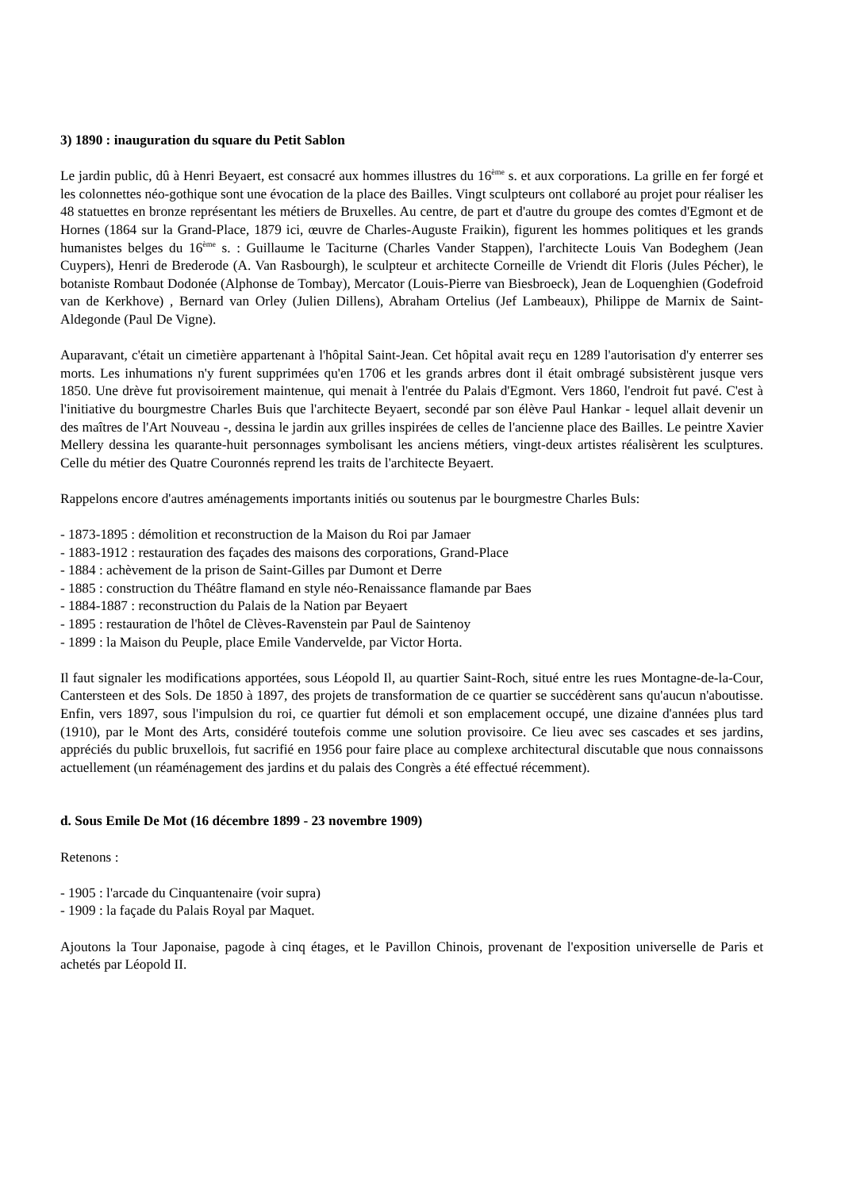3) 1890 : inauguration du square du Petit Sablon
Le jardin public, dû à Henri Beyaert, est consacré aux hommes illustres du 16<sup>ème</sup> s. et aux corporations. La grille en fer forgé et les colonnettes néo-gothique sont une évocation de la place des Bailles. Vingt sculpteurs ont collaboré au projet pour réaliser les 48 statuettes en bronze représentant les métiers de Bruxelles. Au centre, de part et d'autre du groupe des comtes d'Egmont et de Hornes (1864 sur la Grand-Place, 1879 ici, œuvre de Charles-Auguste Fraikin), figurent les hommes politiques et les grands humanistes belges du 16<sup>ème</sup> s. : Guillaume le Taciturne (Charles Vander Stappen), l'architecte Louis Van Bodeghem (Jean Cuypers), Henri de Brederode (A. Van Rasbourgh), le sculpteur et architecte Corneille de Vriendt dit Floris (Jules Pécher), le botaniste Rombaut Dodonée (Alphonse de Tombay), Mercator (Louis-Pierre van Biesbroeck), Jean de Loquenghien (Godefroid van de Kerkhove) , Bernard van Orley (Julien Dillens), Abraham Ortelius (Jef Lambeaux), Philippe de Marnix de Saint-Aldegonde (Paul De Vigne).
Auparavant, c'était un cimetière appartenant à l'hôpital Saint-Jean. Cet hôpital avait reçu en 1289 l'autorisation d'y enterrer ses morts. Les inhumations n'y furent supprimées qu'en 1706 et les grands arbres dont il était ombragé subsistèrent jusque vers 1850. Une drève fut provisoirement maintenue, qui menait à l'entrée du Palais d'Egmont. Vers 1860, l'endroit fut pavé. C'est à l'initiative du bourgmestre Charles Buis que l'architecte Beyaert, secondé par son élève Paul Hankar - lequel allait devenir un des maîtres de l'Art Nouveau -, dessina le jardin aux grilles inspirées de celles de l'ancienne place des Bailles. Le peintre Xavier Mellery dessina les quarante-huit personnages symbolisant les anciens métiers, vingt-deux artistes réalisèrent les sculptures. Celle du métier des Quatre Couronnés reprend les traits de l'architecte Beyaert.
Rappelons encore d'autres aménagements importants initiés ou soutenus par le bourgmestre Charles Buls:
- 1873-1895 : démolition et reconstruction de la Maison du Roi par Jamaer
- 1883-1912 : restauration des façades des maisons des corporations, Grand-Place
- 1884 : achèvement de la prison de Saint-Gilles par Dumont et Derre
- 1885 : construction du Théâtre flamand en style néo-Renaissance flamande par Baes
- 1884-1887 : reconstruction du Palais de la Nation par Beyaert
- 1895 : restauration de l'hôtel de Clèves-Ravenstein par Paul de Saintenoy
- 1899 : la Maison du Peuple, place Emile Vandervelde, par Victor Horta.
Il faut signaler les modifications apportées, sous Léopold Il, au quartier Saint-Roch, situé entre les rues Montagne-de-la-Cour, Cantersteen et des Sols. De 1850 à 1897, des projets de transformation de ce quartier se succédèrent sans qu'aucun n'aboutisse. Enfin, vers 1897, sous l'impulsion du roi, ce quartier fut démoli et son emplacement occupé, une dizaine d'années plus tard (1910), par le Mont des Arts, considéré toutefois comme une solution provisoire. Ce lieu avec ses cascades et ses jardins, appréciés du public bruxellois, fut sacrifié en 1956 pour faire place au complexe architectural discutable que nous connaissons actuellement (un réaménagement des jardins et du palais des Congrès a été effectué récemment).
d. Sous Emile De Mot (16 décembre 1899 - 23 novembre 1909)
Retenons :
- 1905 : l'arcade du Cinquantenaire (voir supra)
- 1909 : la façade du Palais Royal par Maquet.
Ajoutons la Tour Japonaise, pagode à cinq étages, et le Pavillon Chinois, provenant de l'exposition universelle de Paris et achetés par Léopold II.